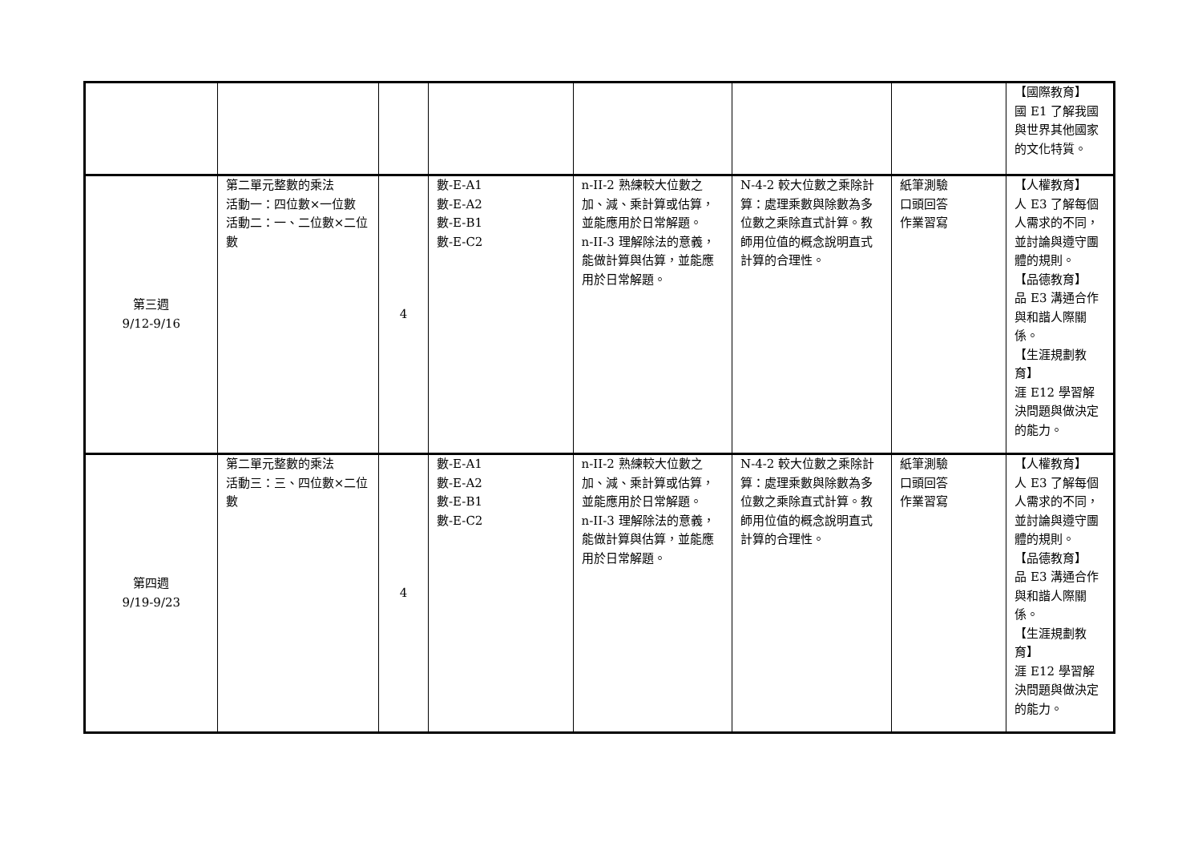| | | | | | | | 【國際教育】 國 E1 了解我國與世界其他國家的文化特質。 |
| 第三週 9/12-9/16 | 第二單元整數的乘法 活動一：四位數×一位數 活動二：一、二位數×二位數 | 4 | 數-E-A1 數-E-A2 數-E-B1 數-E-C2 | n-II-2 熟練較大位數之加、減、乘計算或估算，並能應用於日常解題。 n-II-3 理解除法的意義，能做計算與估算，並能應用於日常解題。 | N-4-2 較大位數之乘除計算：處理乘數與除數為多位數之乘除直式計算。教師用位值的概念說明直式計算的合理性。 | 紙筆測驗 口頭回答 作業習寫 | 【人權教育】 人 E3 了解每個人需求的不同，並討論與遵守團體的規則。 【品德教育】 品 E3 溝通合作與和諧人際關係。 【生涯規劃教育】 涯 E12 學習解決問題與做決定的能力。 |
| 第四週 9/19-9/23 | 第二單元整數的乘法 活動三：三、四位數×二位數 | 4 | 數-E-A1 數-E-A2 數-E-B1 數-E-C2 | n-II-2 熟練較大位數之加、減、乘計算或估算，並能應用於日常解題。 n-II-3 理解除法的意義，能做計算與估算，並能應用於日常解題。 | N-4-2 較大位數之乘除計算：處理乘數與除數為多位數之乘除直式計算。教師用位值的概念說明直式計算的合理性。 | 紙筆測驗 口頭回答 作業習寫 | 【人權教育】 人 E3 了解每個人需求的不同，並討論與遵守團體的規則。 【品德教育】 品 E3 溝通合作與和諧人際關係。 【生涯規劃教育】 涯 E12 學習解決問題與做決定的能力。 |